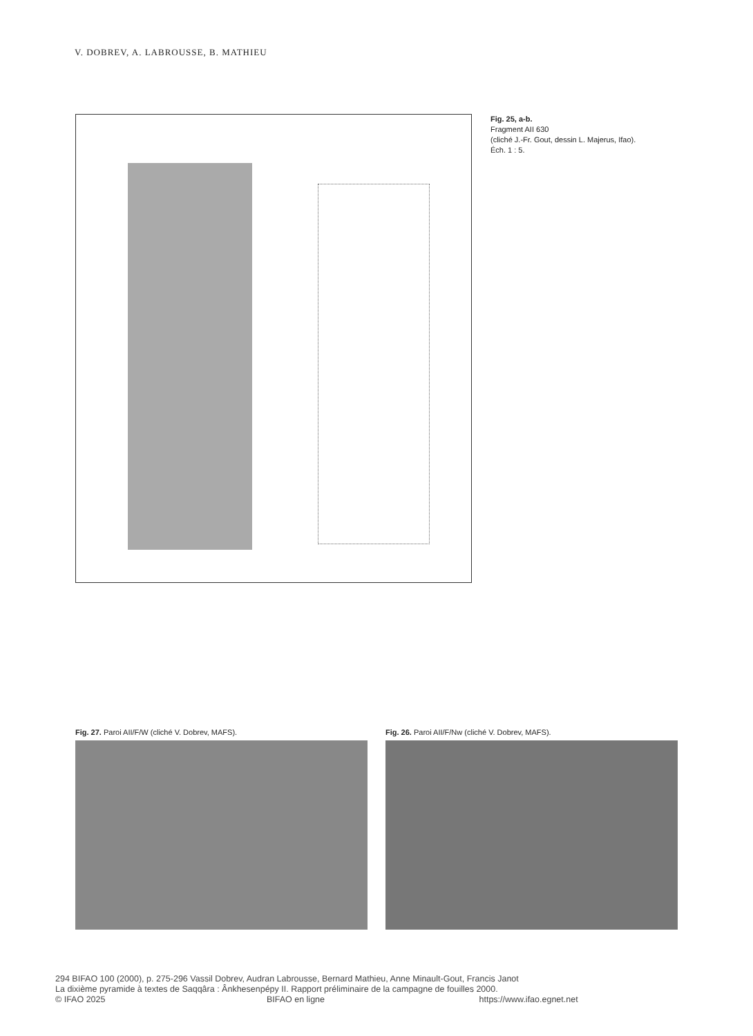V. DOBREV, A. LABROUSSE, B. MATHIEU
Fig. 25, a-b.
Fragment AII 630
(cliché J.-Fr. Gout, dessin L. Majerus, Ifao).
Éch. 1 : 5.
Fig. 27. Paroi AII/F/W (cliché V. Dobrev, MAFS).
Fig. 26. Paroi AII/F/Nw (cliché V. Dobrev, MAFS).
294 BIFAO 100 (2000), p. 275-296 Vassil Dobrev, Audran Labrousse, Bernard Mathieu, Anne Minault-Gout, Francis Janot
La dixième pyramide à textes de Saqqâra : Ânkhesenpépy II. Rapport préliminaire de la campagne de fouilles 2000.
© IFAO 2025 BIFAO en ligne https://www.ifao.egnet.net